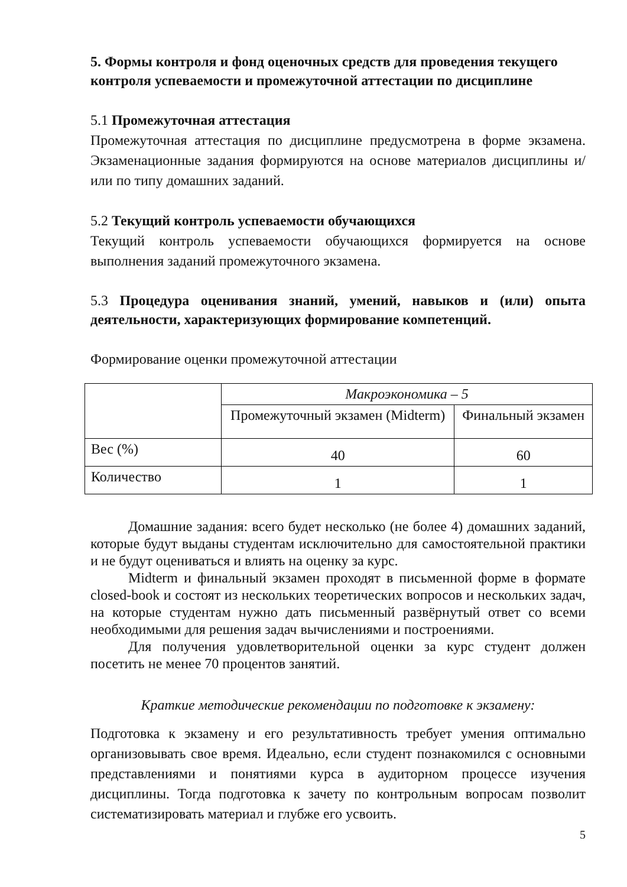5. Формы контроля и фонд оценочных средств для проведения текущего контроля успеваемости и промежуточной аттестации по дисциплине
5.1 Промежуточная аттестация
Промежуточная аттестация по дисциплине предусмотрена в форме экзамена. Экзаменационные задания формируются на основе материалов дисциплины и/или по типу домашних заданий.
5.2 Текущий контроль успеваемости обучающихся
Текущий контроль успеваемости обучающихся формируется на основе выполнения заданий промежуточного экзамена.
5.3 Процедура оценивания знаний, умений, навыков и (или) опыта деятельности, характеризующих формирование компетенций.
Формирование оценки промежуточной аттестации
| | Макроэкономика – 5 | |
| | Промежуточный экзамен (Midterm) | Финальный экзамен |
| Вес (%) | 40 | 60 |
| Количество | 1 | 1 |
Домашние задания: всего будет несколько (не более 4) домашних заданий, которые будут выданы студентам исключительно для самостоятельной практики и не будут оцениваться и влиять на оценку за курс.
Midterm и финальный экзамен проходят в письменной форме в формате closed-book и состоят из нескольких теоретических вопросов и нескольких задач, на которые студентам нужно дать письменный развёрнутый ответ со всеми необходимыми для решения задач вычислениями и построениями.
Для получения удовлетворительной оценки за курс студент должен посетить не менее 70 процентов занятий.
Краткие методические рекомендации по подготовке к экзамену:
Подготовка к экзамену и его результативность требует умения оптимально организовывать свое время. Идеально, если студент познакомился с основными представлениями и понятиями курса в аудиторном процессе изучения дисциплины. Тогда подготовка к зачету по контрольным вопросам позволит систематизировать материал и глубже его усвоить.
5